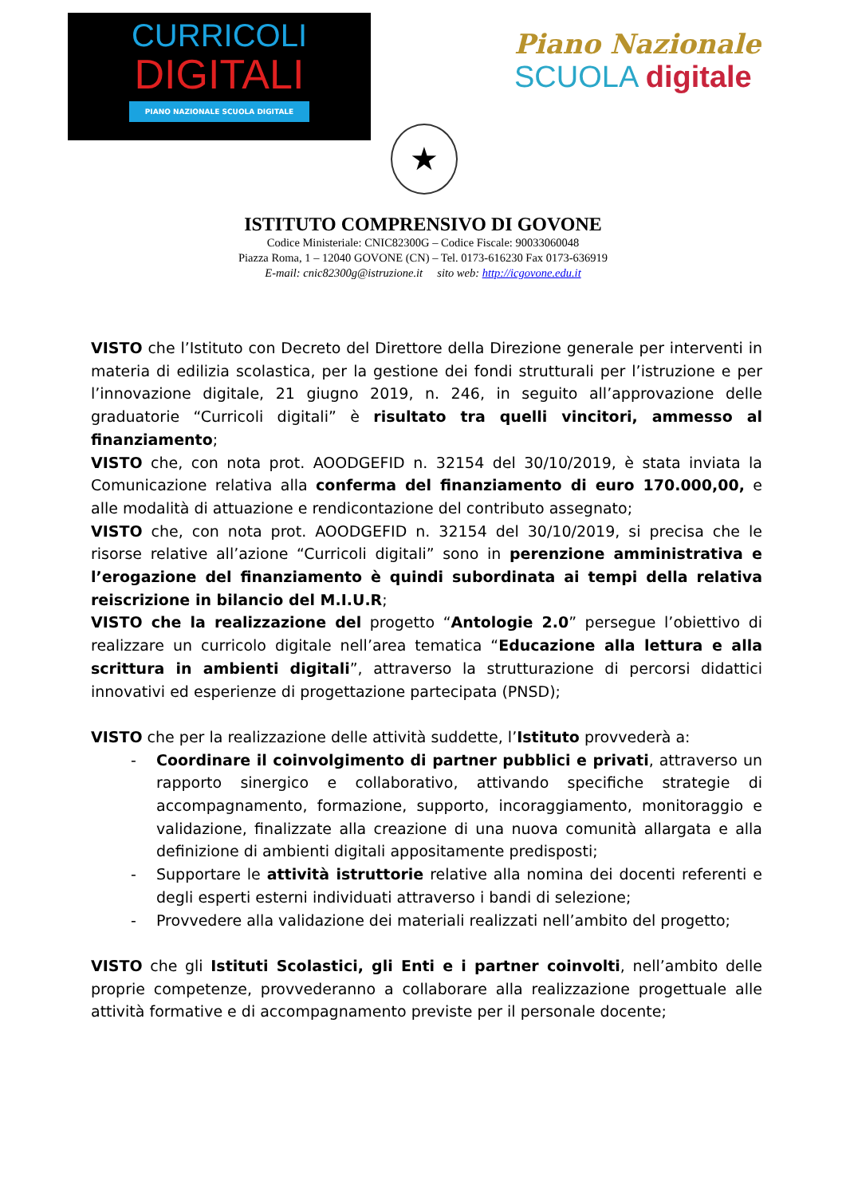CURRICOLI
DIGITALI
PIANO NAZIONALE SCUOLA DIGITALE
Piano Nazionale
SCUOLA digitale
★
ISTITUTO COMPRENSIVO DI GOVONE
Codice Ministeriale: CNIC82300G – Codice Fiscale: 90033060048
Piazza Roma, 1 – 12040 GOVONE (CN) – Tel. 0173-616230 Fax 0173-636919
E-mail: cnic82300g@istruzione.it sito web: http://icgovone.edu.it
VISTO che l’Istituto con Decreto del Direttore della Direzione generale per interventi in materia di edilizia scolastica, per la gestione dei fondi strutturali per l’istruzione e per l’innovazione digitale, 21 giugno 2019, n. 246, in seguito all’approvazione delle graduatorie “Curricoli digitali” è risultato tra quelli vincitori, ammesso al finanziamento;
VISTO che, con nota prot. AOODGEFID n. 32154 del 30/10/2019, è stata inviata la Comunicazione relativa alla conferma del finanziamento di euro 170.000,00, e alle modalità di attuazione e rendicontazione del contributo assegnato;
VISTO che, con nota prot. AOODGEFID n. 32154 del 30/10/2019, si precisa che le risorse relative all’azione “Curricoli digitali” sono in perenzione amministrativa e l’erogazione del finanziamento è quindi subordinata ai tempi della relativa reiscrizione in bilancio del M.I.U.R;
VISTO che la realizzazione del progetto “Antologie 2.0” persegue l’obiettivo di realizzare un curricolo digitale nell’area tematica “Educazione alla lettura e alla scrittura in ambienti digitali”, attraverso la strutturazione di percorsi didattici innovativi ed esperienze di progettazione partecipata (PNSD);
VISTO che per la realizzazione delle attività suddette, l’Istituto provvederà a:
- Coordinare il coinvolgimento di partner pubblici e privati, attraverso un rapporto sinergico e collaborativo, attivando specifiche strategie di accompagnamento, formazione, supporto, incoraggiamento, monitoraggio e validazione, finalizzate alla creazione di una nuova comunità allargata e alla definizione di ambienti digitali appositamente predisposti;
- Supportare le attività istruttorie relative alla nomina dei docenti referenti e degli esperti esterni individuati attraverso i bandi di selezione;
- Provvedere alla validazione dei materiali realizzati nell’ambito del progetto;
VISTO che gli Istituti Scolastici, gli Enti e i partner coinvolti, nell’ambito delle proprie competenze, provvederanno a collaborare alla realizzazione progettuale alle attività formative e di accompagnamento previste per il personale docente;